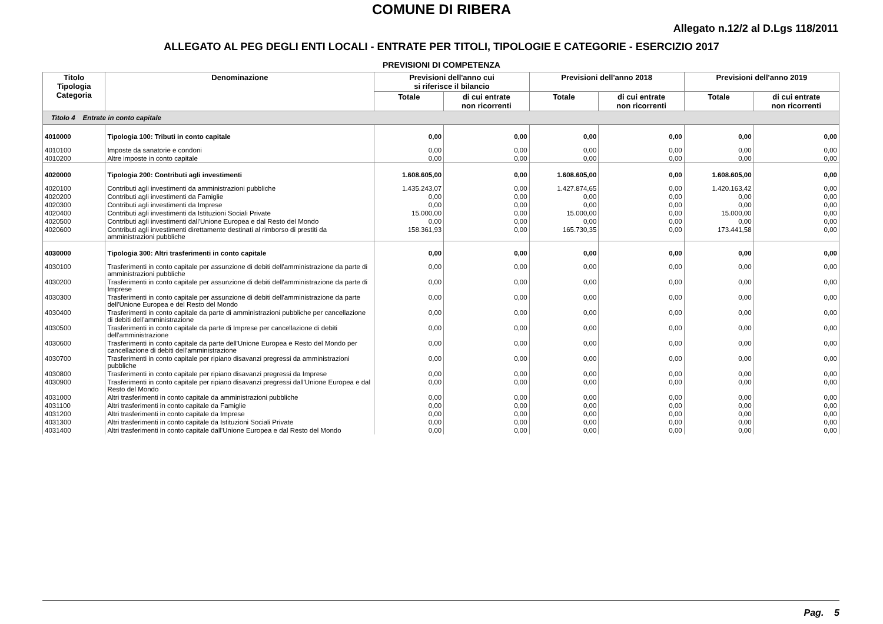COMUNE DI RIBERA
Allegato n.12/2 al D.Lgs 118/2011
ALLEGATO AL PEG DEGLI ENTI LOCALI - ENTRATE PER TITOLI, TIPOLOGIE E CATEGORIE - ESERCIZIO 2017
PREVISIONI DI COMPETENZA
| Titolo Tipologia Categoria | Denominazione | Previsioni dell'anno cui si riferisce il bilancio | | Previsioni dell'anno 2018 | | Previsioni dell'anno 2019 | |
| --- | --- | --- | --- | --- | --- | --- | --- |
| | | Totale | di cui entrate non ricorrenti | Totale | di cui entrate non ricorrenti | Totale | di cui entrate non ricorrenti |
| Titolo 4 Entrate in conto capitale | | | | | | | |
| 4010000 | Tipologia 100: Tributi in conto capitale | 0,00 | 0,00 | 0,00 | 0,00 | 0,00 | 0,00 |
| 4010100 | Imposte da sanatorie e condoni | 0,00 | 0,00 | 0,00 | 0,00 | 0,00 | 0,00 |
| 4010200 | Altre imposte in conto capitale | 0,00 | 0,00 | 0,00 | 0,00 | 0,00 | 0,00 |
| 4020000 | Tipologia 200: Contributi agli investimenti | 1.608.605,00 | 0,00 | 1.608.605,00 | 0,00 | 1.608.605,00 | 0,00 |
| 4020100 | Contributi agli investimenti da amministrazioni pubbliche | 1.435.243,07 | 0,00 | 1.427.874,65 | 0,00 | 1.420.163,42 | 0,00 |
| 4020200 | Contributi agli investimenti da Famiglie | 0,00 | 0,00 | 0,00 | 0,00 | 0,00 | 0,00 |
| 4020300 | Contributi agli investimenti da Imprese | 0,00 | 0,00 | 0,00 | 0,00 | 0,00 | 0,00 |
| 4020400 | Contributi agli investimenti da Istituzioni Sociali Private | 15.000,00 | 0,00 | 15.000,00 | 0,00 | 15.000,00 | 0,00 |
| 4020500 | Contributi agli investimenti dall'Unione Europea e dal Resto del Mondo | 0,00 | 0,00 | 0,00 | 0,00 | 0,00 | 0,00 |
| 4020600 | Contributi agli investimenti direttamente destinati al rimborso di prestiti da amministrazioni pubbliche | 158.361,93 | 0,00 | 165.730,35 | 0,00 | 173.441,58 | 0,00 |
| 4030000 | Tipologia 300: Altri trasferimenti in conto capitale | 0,00 | 0,00 | 0,00 | 0,00 | 0,00 | 0,00 |
| 4030100 | Trasferimenti in conto capitale per assunzione di debiti dell'amministrazione da parte di amministrazioni pubbliche | 0,00 | 0,00 | 0,00 | 0,00 | 0,00 | 0,00 |
| 4030200 | Trasferimenti in conto capitale per assunzione di debiti dell'amministrazione da parte di Imprese | 0,00 | 0,00 | 0,00 | 0,00 | 0,00 | 0,00 |
| 4030300 | Trasferimenti in conto capitale per assunzione di debiti dell'amministrazione da parte dell'Unione Europea e del Resto del Mondo | 0,00 | 0,00 | 0,00 | 0,00 | 0,00 | 0,00 |
| 4030400 | Trasferimenti in conto capitale da parte di amministrazioni pubbliche per cancellazione di debiti dell'amministrazione | 0,00 | 0,00 | 0,00 | 0,00 | 0,00 | 0,00 |
| 4030500 | Trasferimenti in conto capitale da parte di Imprese per cancellazione di debiti dell'amministrazione | 0,00 | 0,00 | 0,00 | 0,00 | 0,00 | 0,00 |
| 4030600 | Trasferimenti in conto capitale da parte dell'Unione Europea e Resto del Mondo per cancellazione di debiti dell'amministrazione | 0,00 | 0,00 | 0,00 | 0,00 | 0,00 | 0,00 |
| 4030700 | Trasferimenti in conto capitale per ripiano disavanzi pregressi da amministrazioni pubbliche | 0,00 | 0,00 | 0,00 | 0,00 | 0,00 | 0,00 |
| 4030800 | Trasferimenti in conto capitale per ripiano disavanzi pregressi da Imprese | 0,00 | 0,00 | 0,00 | 0,00 | 0,00 | 0,00 |
| 4030900 | Trasferimenti in conto capitale per ripiano disavanzi pregressi dall'Unione Europea e dal Resto del Mondo | 0,00 | 0,00 | 0,00 | 0,00 | 0,00 | 0,00 |
| 4031000 | Altri trasferimenti in conto capitale da amministrazioni pubbliche | 0,00 | 0,00 | 0,00 | 0,00 | 0,00 | 0,00 |
| 4031100 | Altri trasferimenti in conto capitale da Famiglie | 0,00 | 0,00 | 0,00 | 0,00 | 0,00 | 0,00 |
| 4031200 | Altri trasferimenti in conto capitale da Imprese | 0,00 | 0,00 | 0,00 | 0,00 | 0,00 | 0,00 |
| 4031300 | Altri trasferimenti in conto capitale da Istituzioni Sociali Private | 0,00 | 0,00 | 0,00 | 0,00 | 0,00 | 0,00 |
| 4031400 | Altri trasferimenti in conto capitale dall'Unione Europea e dal Resto del Mondo | 0,00 | 0,00 | 0,00 | 0,00 | 0,00 | 0,00 |
Pag. 5